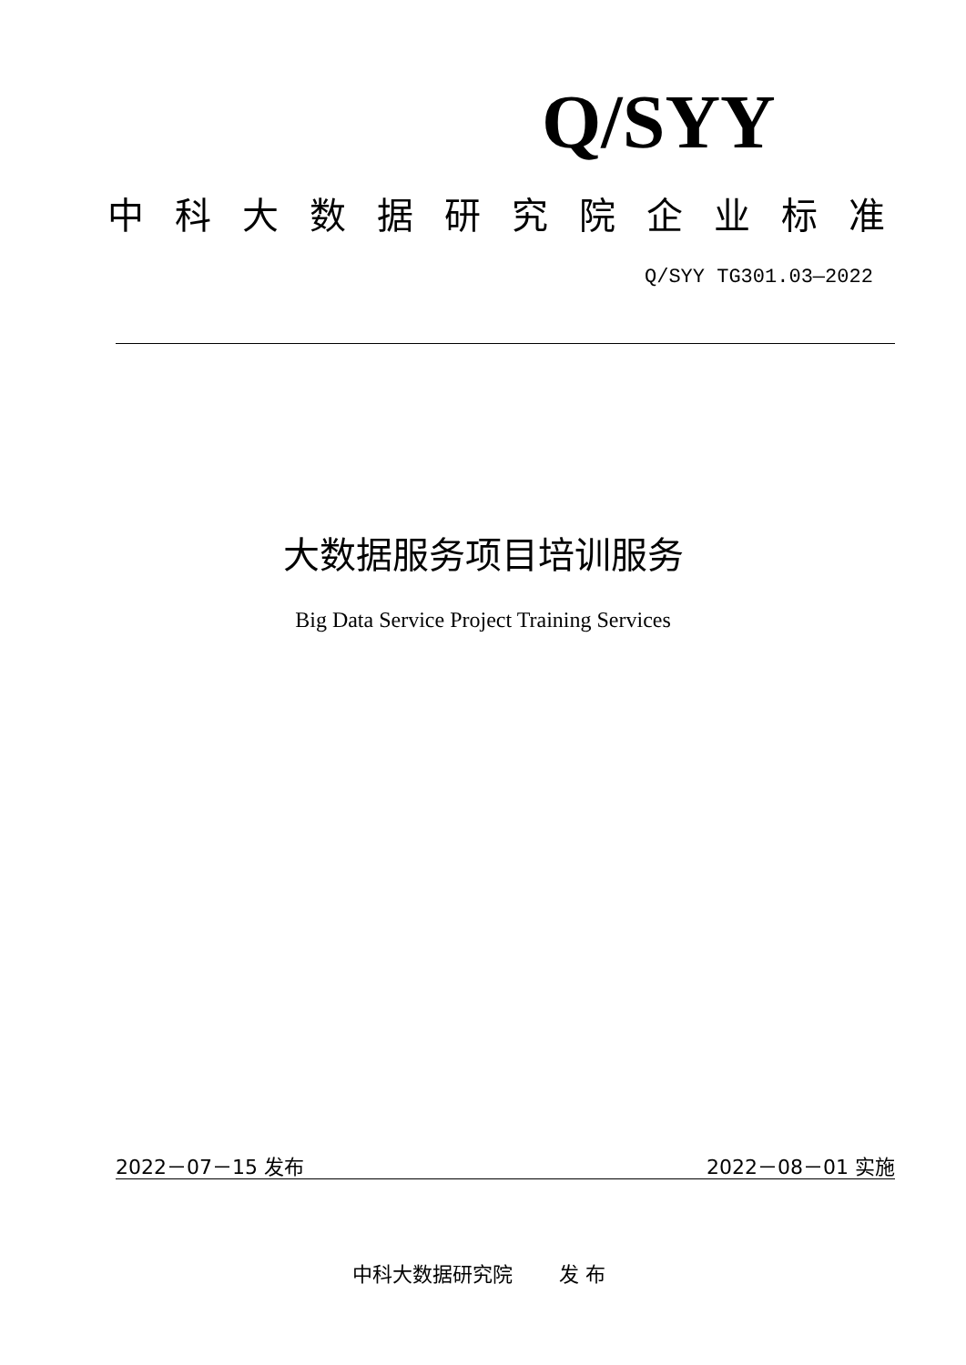Q/SYY
中科大数据研究院企业标准
Q/SYY TG301.03—2022
大数据服务项目培训服务
Big Data Service Project Training Services
2022－07－15 发布 2022－08－01 实施
中科大数据研究院　　 发 布